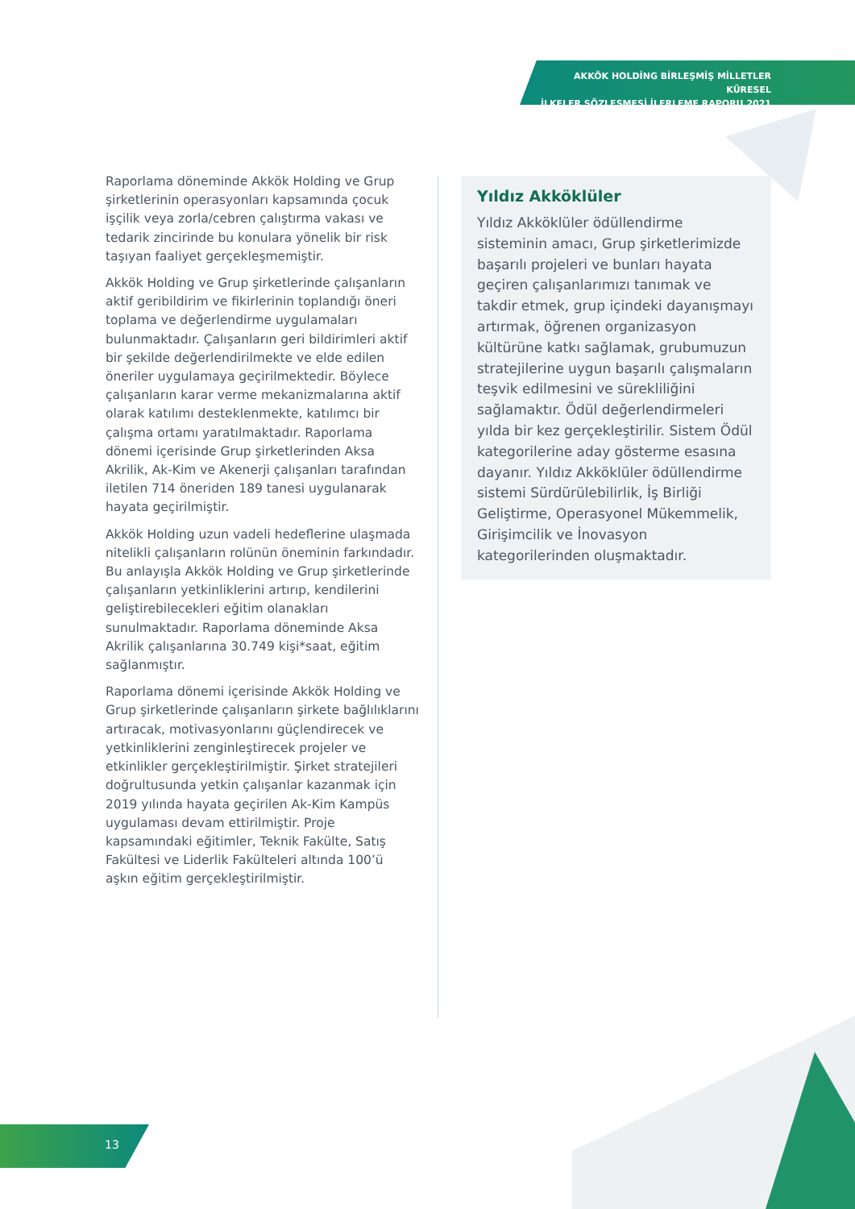AKKÖK HOLDİNG BİRLEŞMİŞ MİLLETLER KÜRESEL
İLKELER SÖZLEŞMESİ İLERLEME RAPORU 2021
Raporlama döneminde Akkök Holding ve Grup şirketlerinin operasyonları kapsamında çocuk işçilik veya zorla/cebren çalıştırma vakası ve tedarik zincirinde bu konulara yönelik bir risk taşıyan faaliyet gerçekleşmemiştir.
Akkök Holding ve Grup şirketlerinde çalışanların aktif geribildirim ve fikirlerinin toplandığı öneri toplama ve değerlendirme uygulamaları bulunmaktadır. Çalışanların geri bildirimleri aktif bir şekilde değerlendirilmekte ve elde edilen öneriler uygulamaya geçirilmektedir. Böylece çalışanların karar verme mekanizmalarına aktif olarak katılımı desteklenmekte, katılımcı bir çalışma ortamı yaratılmaktadır. Raporlama dönemi içerisinde Grup şirketlerinden Aksa Akrilik, Ak-Kim ve Akenerji çalışanları tarafından iletilen 714 öneriden 189 tanesi uygulanarak hayata geçirilmiştir.
Akkök Holding uzun vadeli hedeflerine ulaşmada nitelikli çalışanların rolünün öneminin farkındadır. Bu anlayışla Akkök Holding ve Grup şirketlerinde çalışanların yetkinliklerini artırıp, kendilerini geliştirebilecekleri eğitim olanakları sunulmaktadır. Raporlama döneminde Aksa Akrilik çalışanlarına 30.749 kişi*saat, eğitim sağlanmıştır.
Raporlama dönemi içerisinde Akkök Holding ve Grup şirketlerinde çalışanların şirkete bağlılıklarını artıracak, motivasyonlarını güçlendirecek ve yetkinliklerini zenginleştirecek projeler ve etkinlikler gerçekleştirilmiştir. Şirket stratejileri doğrultusunda yetkin çalışanlar kazanmak için 2019 yılında hayata geçirilen Ak-Kim Kampüs uygulaması devam ettirilmiştir. Proje kapsamındaki eğitimler, Teknik Fakülte, Satış Fakültesi ve Liderlik Fakülteleri altında 100’ü aşkın eğitim gerçekleştirilmiştir.
Yıldız Akköklüler
Yıldız Akköklüler ödüllendirme sisteminin amacı, Grup şirketlerimizde başarılı projeleri ve bunları hayata geçiren çalışanlarımızı tanımak ve takdir etmek, grup içindeki dayanışmayı artırmak, öğrenen organizasyon kültürüne katkı sağlamak, grubumuzun stratejilerine uygun başarılı çalışmaların teşvik edilmesini ve sürekliliğini sağlamaktır. Ödül değerlendirmeleri yılda bir kez gerçekleştirilir. Sistem Ödül kategorilerine aday gösterme esasına dayanır. Yıldız Akköklüler ödüllendirme sistemi Sürdürülebilirlik, İş Birliği Geliştirme, Operasyonel Mükemmelik, Girişimcilik ve İnovasyon kategorilerinden oluşmaktadır.
13